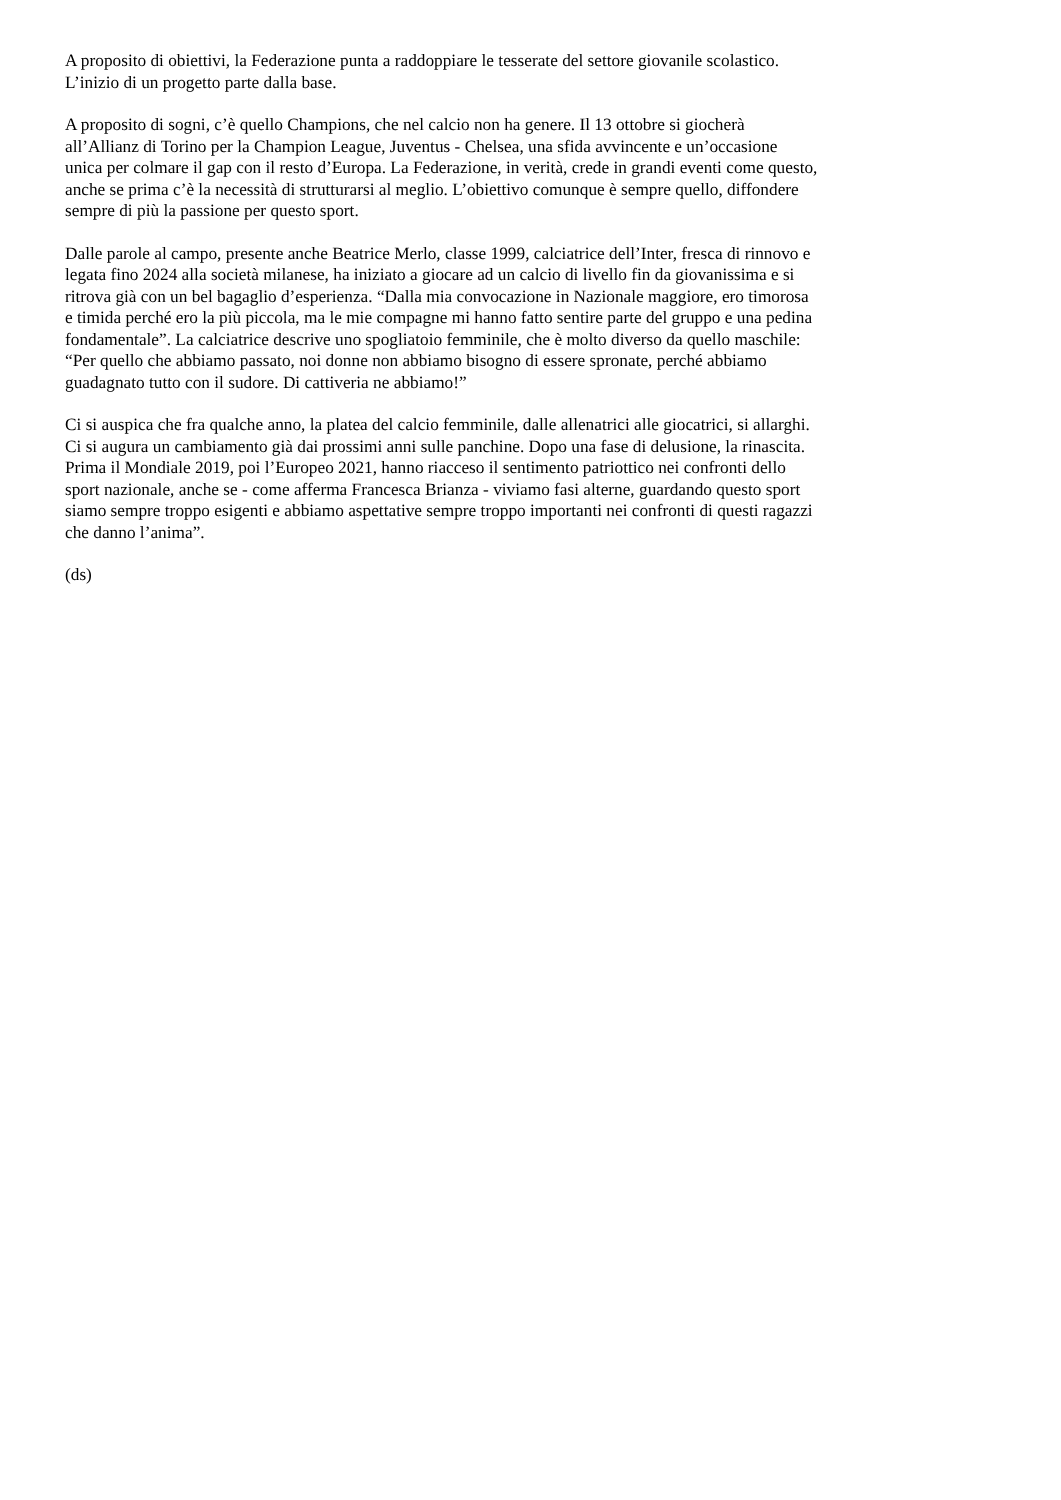A proposito di obiettivi, la Federazione punta a raddoppiare le tesserate del settore giovanile scolastico.
L’inizio di un progetto parte dalla base.
A proposito di sogni, c’è quello Champions, che nel calcio non ha genere. Il 13 ottobre si giocherà
all’Allianz di Torino per la Champion League, Juventus - Chelsea, una sfida avvincente e un’occasione
unica per colmare il gap con il resto d’Europa. La Federazione, in verità, crede in grandi eventi come questo,
anche se prima c’è la necessità di strutturarsi al meglio. L’obiettivo comunque è sempre quello, diffondere
sempre di più la passione per questo sport.
Dalle parole al campo, presente anche Beatrice Merlo, classe 1999, calciatrice dell’Inter, fresca di rinnovo e
legata fino 2024 alla società milanese, ha iniziato a giocare ad un calcio di livello fin da giovanissima e si
ritrova già con un bel bagaglio d’esperienza. “Dalla mia convocazione in Nazionale maggiore, ero timorosa
e timida perché ero la più piccola, ma le mie compagne mi hanno fatto sentire parte del gruppo e una pedina
fondamentale”. La calciatrice descrive uno spogliatoio femminile, che è molto diverso da quello maschile:
“Per quello che abbiamo passato, noi donne non abbiamo bisogno di essere spronate, perché abbiamo
guadagnato tutto con il sudore. Di cattiveria ne abbiamo!”
Ci si auspica che fra qualche anno, la platea del calcio femminile, dalle allenatrici alle giocatrici, si allarghi.
Ci si augura un cambiamento già dai prossimi anni sulle panchine. Dopo una fase di delusione, la rinascita.
Prima il Mondiale 2019, poi l’Europeo 2021, hanno riacceso il sentimento patriottico nei confronti dello
sport nazionale, anche se - come afferma Francesca Brianza - viviamo fasi alterne, guardando questo sport
siamo sempre troppo esigenti e abbiamo aspettative sempre troppo importanti nei confronti di questi ragazzi
che danno l’anima”.
(ds)